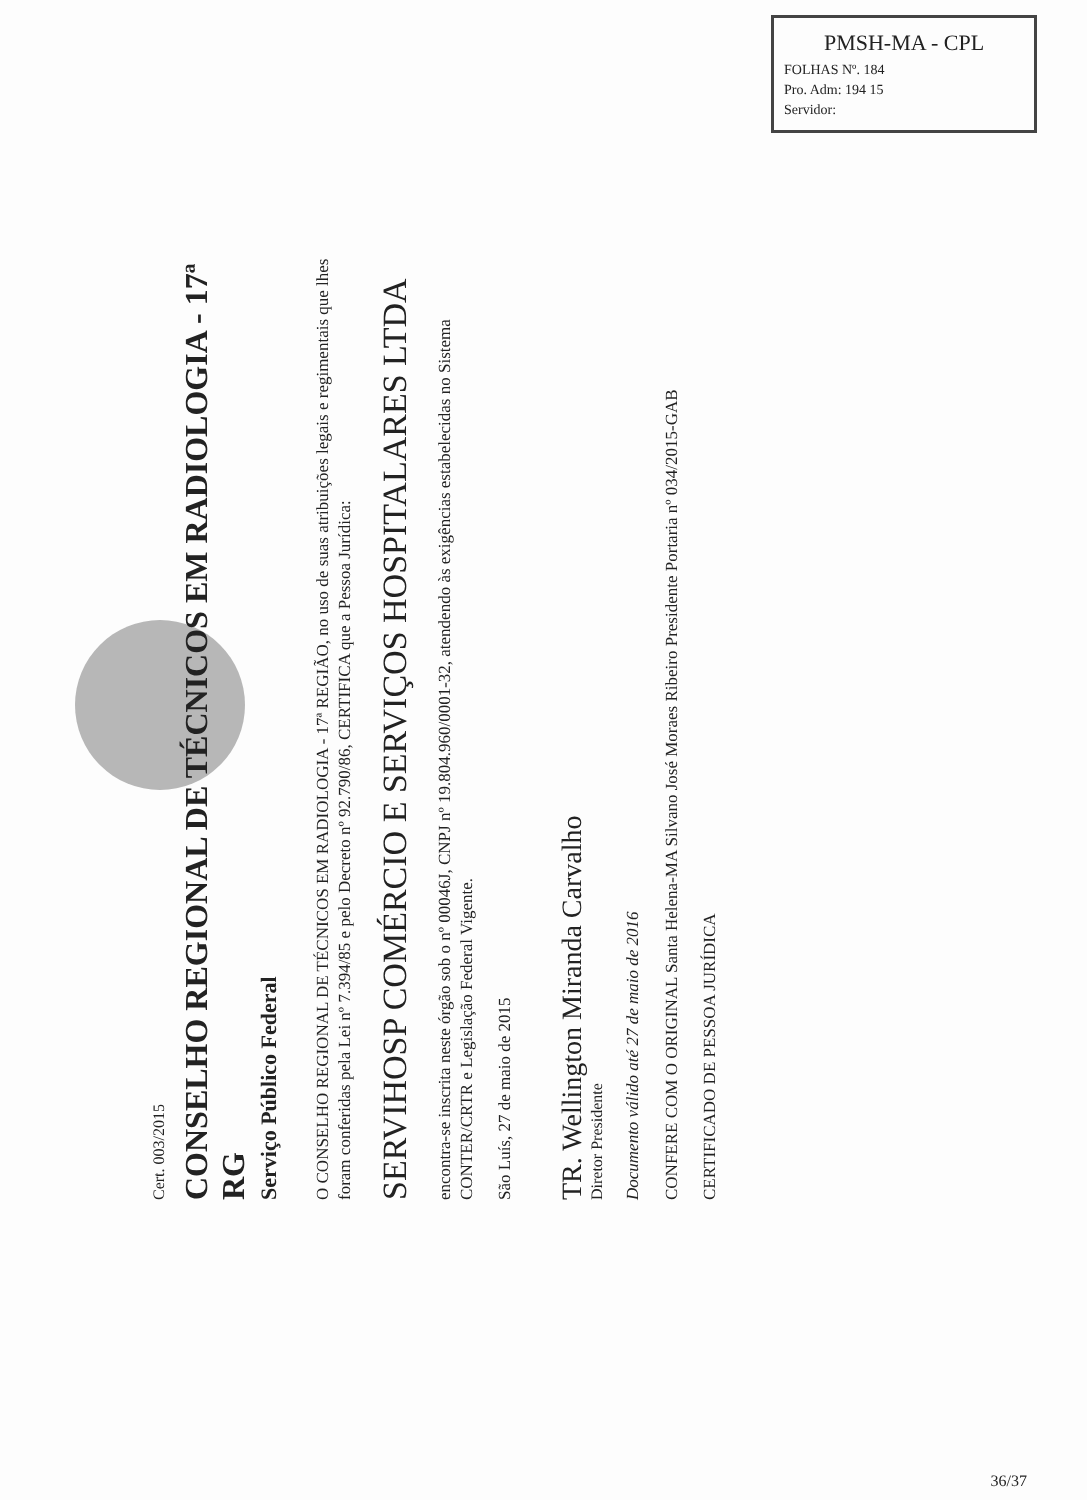PMSH-MA - CPL
FOLHAS Nº. 184
Pro. Adm: 194 15
Servidor:
Cert. 003/2015
CONSELHO REGIONAL DE TÉCNICOS EM RADIOLOGIA - 17ª RG
Serviço Público Federal
O CONSELHO REGIONAL DE TÉCNICOS EM RADIOLOGIA - 17ª REGIÃO, no uso de suas atribuições legais e regimentais que lhes foram conferidas pela Lei nº 7.394/85 e pelo Decreto nº 92.790/86, CERTIFICA que a Pessoa Jurídica:
SERVIHOSP COMÉRCIO E SERVIÇOS HOSPITALARES LTDA
encontra-se inscrita neste órgão sob o nº 00046J, CNPJ nº 19.804.960/0001-32, atendendo às exigências estabelecidas no Sistema CONTER/CRTR e Legislação Federal Vigente.
São Luís, 27 de maio de 2015
TR. Wellington Miranda Carvalho
Diretor Presidente
Documento válido até 27 de maio de 2016
CONFERE COM O ORIGINAL Santa Helena-MA Silvano José Moraes Ribeiro Presidente Portaria nº 034/2015-GAB
CERTIFICADO DE PESSOA JURÍDICA
36/37